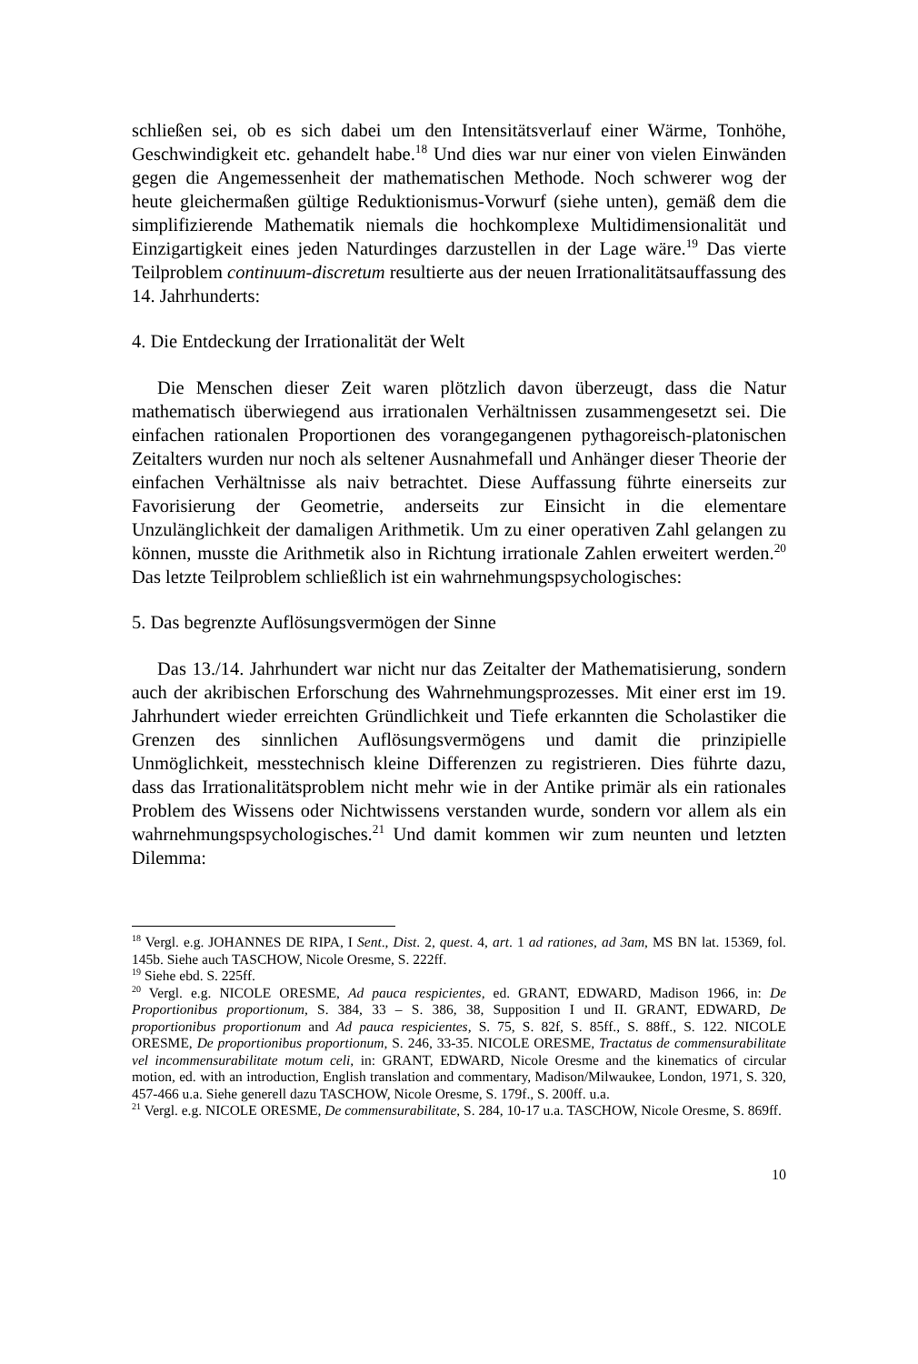schließen sei, ob es sich dabei um den Intensitätsverlauf einer Wärme, Tonhöhe, Geschwindigkeit etc. gehandelt habe.<sup>18</sup> Und dies war nur einer von vielen Einwänden gegen die Angemessenheit der mathematischen Methode. Noch schwerer wog der heute gleichermaßen gültige Reduktionismus-Vorwurf (siehe unten), gemäß dem die simplifizierende Mathematik niemals die hochkomplexe Multidimensionalität und Einzigartigkeit eines jeden Naturdinges darzustellen in der Lage wäre.<sup>19</sup> Das vierte Teilproblem continuum-discretum resultierte aus der neuen Irrationalitätsauffassung des 14. Jahrhunderts:
4. Die Entdeckung der Irrationalität der Welt
Die Menschen dieser Zeit waren plötzlich davon überzeugt, dass die Natur mathematisch überwiegend aus irrationalen Verhältnissen zusammengesetzt sei. Die einfachen rationalen Proportionen des vorangegangenen pythagoreisch-platonischen Zeitalters wurden nur noch als seltener Ausnahmefall und Anhänger dieser Theorie der einfachen Verhältnisse als naiv betrachtet. Diese Auffassung führte einerseits zur Favorisierung der Geometrie, anderseits zur Einsicht in die elementare Unzulänglichkeit der damaligen Arithmetik. Um zu einer operativen Zahl gelangen zu können, musste die Arithmetik also in Richtung irrationale Zahlen erweitert werden.<sup>20</sup> Das letzte Teilproblem schließlich ist ein wahrnehmungspsychologisches:
5. Das begrenzte Auflösungsvermögen der Sinne
Das 13./14. Jahrhundert war nicht nur das Zeitalter der Mathematisierung, sondern auch der akribischen Erforschung des Wahrnehmungsprozesses. Mit einer erst im 19. Jahrhundert wieder erreichten Gründlichkeit und Tiefe erkannten die Scholastiker die Grenzen des sinnlichen Auflösungsvermögens und damit die prinzipielle Unmöglichkeit, messtechnisch kleine Differenzen zu registrieren. Dies führte dazu, dass das Irrationalitätsproblem nicht mehr wie in der Antike primär als ein rationales Problem des Wissens oder Nichtwissens verstanden wurde, sondern vor allem als ein wahrnehmungspsychologisches.<sup>21</sup> Und damit kommen wir zum neunten und letzten Dilemma:
<sup>18</sup> Vergl. e.g. JOHANNES DE RIPA, I Sent., Dist. 2, quest. 4, art. 1 ad rationes, ad 3am, MS BN lat. 15369, fol. 145b. Siehe auch TASCHOW, Nicole Oresme, S. 222ff.
<sup>19</sup> Siehe ebd. S. 225ff.
<sup>20</sup> Vergl. e.g. NICOLE ORESME, Ad pauca respicientes, ed. GRANT, EDWARD, Madison 1966, in: De Proportionibus proportionum, S. 384, 33 – S. 386, 38, Supposition I und II. GRANT, EDWARD, De proportionibus proportionum and Ad pauca respicientes, S. 75, S. 82f, S. 85ff., S. 88ff., S. 122. NICOLE ORESME, De proportionibus proportionum, S. 246, 33-35. NICOLE ORESME, Tractatus de commensurabilitate vel incommensurabilitate motum celi, in: GRANT, EDWARD, Nicole Oresme and the kinematics of circular motion, ed. with an introduction, English translation and commentary, Madison/Milwaukee, London, 1971, S. 320, 457-466 u.a. Siehe generell dazu TASCHOW, Nicole Oresme, S. 179f., S. 200ff. u.a.
<sup>21</sup> Vergl. e.g. NICOLE ORESME, De commensurabilitate, S. 284, 10-17 u.a. TASCHOW, Nicole Oresme, S. 869ff.
10